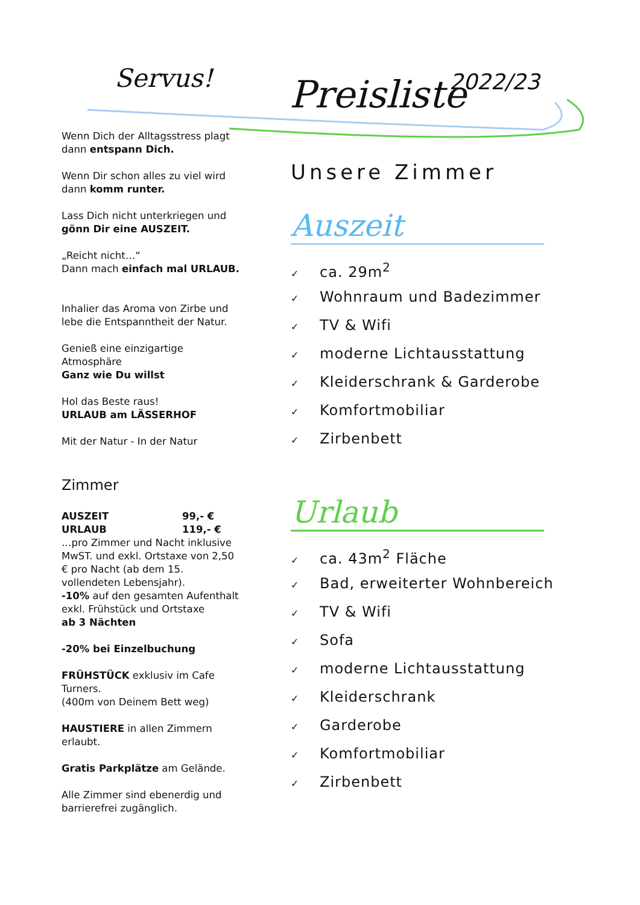Servus! Preisliste 2022/23
Wenn Dich der Alltagsstress plagt
dann entspann Dich.
Wenn Dir schon alles zu viel wird
dann komm runter.
Lass Dich nicht unterkriegen und
gönn Dir eine AUSZEIT.
„Reicht nicht…“
Dann mach einfach mal URLAUB.
Inhalier das Aroma von Zirbe und lebe die Entspanntheit der Natur.
Genieß eine einzigartige Atmosphäre
Ganz wie Du willst
Hol das Beste raus!
URLAUB am LÄSSERHOF
Mit der Natur - In der Natur
Zimmer
| AUSZEIT | 99,- € |
| URLAUB | 119,- € |
…pro Zimmer und Nacht inklusive MwST. und exkl. Ortstaxe von 2,50 € pro Nacht (ab dem 15. vollendeten Lebensjahr).
-10% auf den gesamten Aufenthalt exkl. Frühstück und Ortstaxe
ab 3 Nächten
-20% bei Einzelbuchung
FRÜHSTÜCK exklusiv im Cafe Turners.
(400m von Deinem Bett weg)
HAUSTIERE in allen Zimmern erlaubt.
Gratis Parkplätze am Gelände.
Alle Zimmer sind ebenerdig und barrierefrei zugänglich.
Unsere Zimmer
Auszeit
✓ ca. 29m<sup>2</sup>
✓ Wohnraum und Badezimmer
✓ TV & Wifi
✓ moderne Lichtausstattung
✓ Kleiderschrank & Garderobe
✓ Komfortmobiliar
✓ Zirbenbett
Urlaub
✓ ca. 43m<sup>2</sup> Fläche
✓ Bad, erweiterter Wohnbereich
✓ TV & Wifi
✓ Sofa
✓ moderne Lichtausstattung
✓ Kleiderschrank
✓ Garderobe
✓ Komfortmobiliar
✓ Zirbenbett